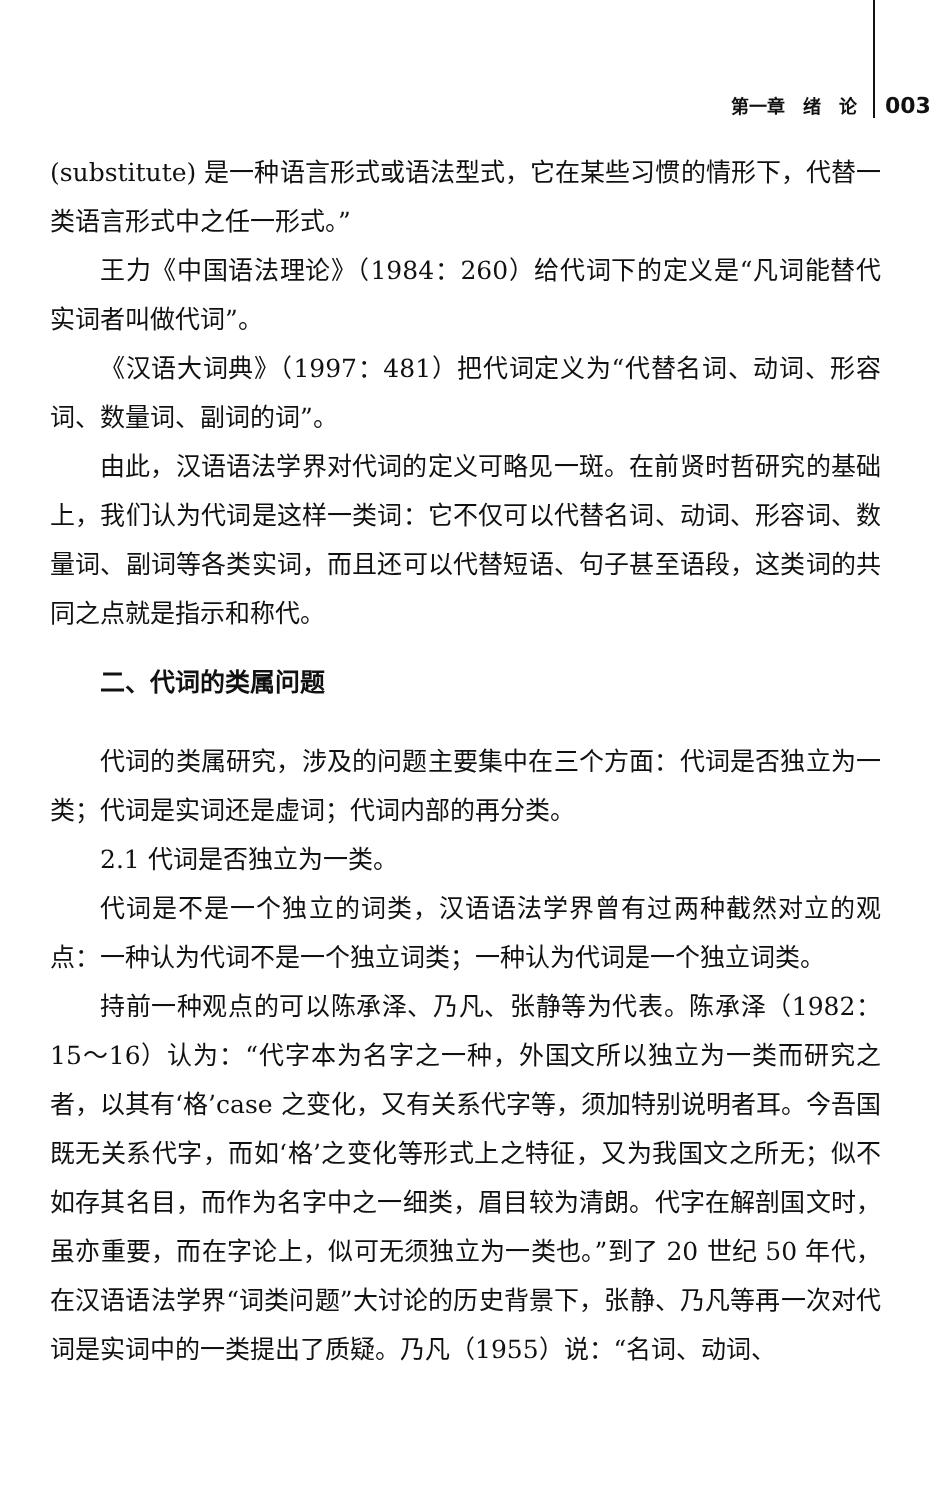第一章　绪　论 003
(substitute) 是一种语言形式或语法型式，它在某些习惯的情形下，代替一类语言形式中之任一形式。”
王力《中国语法理论》（1984：260）给代词下的定义是“凡词能替代实词者叫做代词”。
《汉语大词典》（1997：481）把代词定义为“代替名词、动词、形容词、数量词、副词的词”。
由此，汉语语法学界对代词的定义可略见一斑。在前贤时哲研究的基础上，我们认为代词是这样一类词：它不仅可以代替名词、动词、形容词、数量词、副词等各类实词，而且还可以代替短语、句子甚至语段，这类词的共同之点就是指示和称代。
二、代词的类属问题
代词的类属研究，涉及的问题主要集中在三个方面：代词是否独立为一类；代词是实词还是虚词；代词内部的再分类。
2.1 代词是否独立为一类。
代词是不是一个独立的词类，汉语语法学界曾有过两种截然对立的观点：一种认为代词不是一个独立词类；一种认为代词是一个独立词类。
持前一种观点的可以陈承泽、乃凡、张静等为代表。陈承泽（1982：15～16）认为：“代字本为名字之一种，外国文所以独立为一类而研究之者，以其有‘格’case 之变化，又有关系代字等，须加特别说明者耳。今吾国既无关系代字，而如‘格’之变化等形式上之特征，又为我国文之所无；似不如存其名目，而作为名字中之一细类，眉目较为清朗。代字在解剖国文时，虽亦重要，而在字论上，似可无须独立为一类也。”到了 20 世纪 50 年代，在汉语语法学界“词类问题”大讨论的历史背景下，张静、乃凡等再一次对代词是实词中的一类提出了质疑。乃凡（1955）说：“名词、动词、